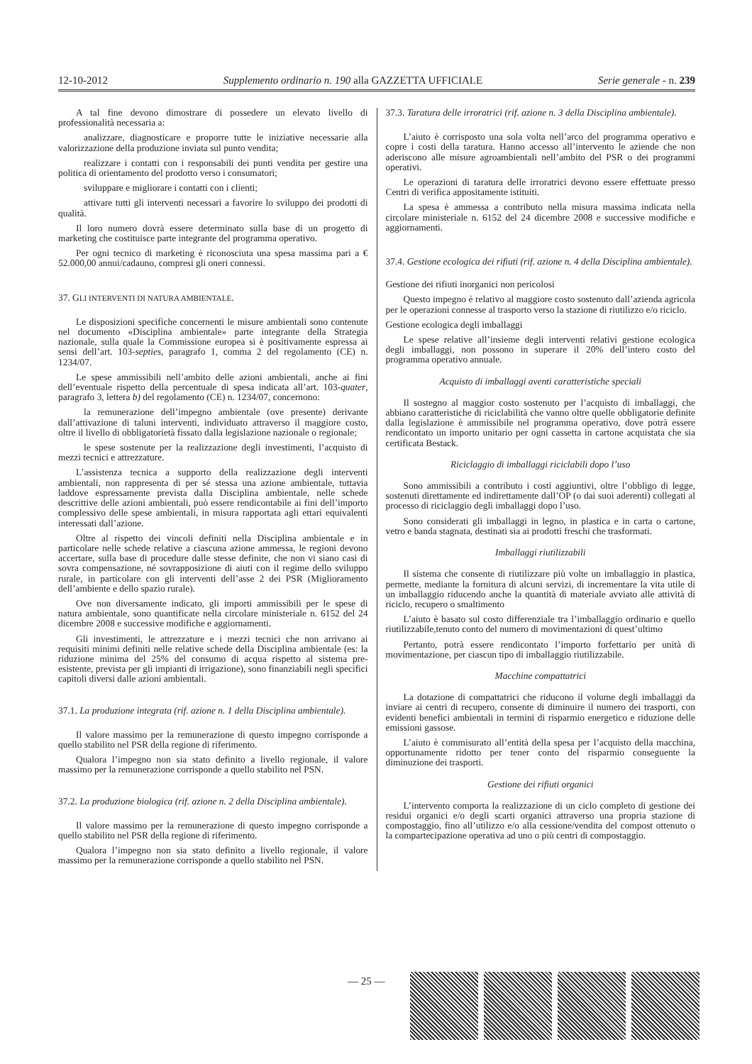12-10-2012 Supplemento ordinario n. 190 alla GAZZETTA UFFICIALE Serie generale - n. 239
A tal fine devono dimostrare di possedere un elevato livello di professionalità necessaria a:
analizzare, diagnosticare e proporre tutte le iniziative necessarie alla valorizzazione della produzione inviata sul punto vendita;
realizzare i contatti con i responsabili dei punti vendita per gestire una politica di orientamento del prodotto verso i consumatori;
sviluppare e migliorare i contatti con i clienti;
attivare tutti gli interventi necessari a favorire lo sviluppo dei prodotti di qualità.
Il loro numero dovrà essere determinato sulla base di un progetto di marketing che costituisce parte integrante del programma operativo.
Per ogni tecnico di marketing è riconosciuta una spesa massima pari a € 52.000,00 annui/cadauno, compresi gli oneri connessi.
37. GLI INTERVENTI DI NATURA AMBIENTALE.
Le disposizioni specifiche concernenti le misure ambientali sono contenute nel documento «Disciplina ambientale» parte integrante della Strategia nazionale, sulla quale la Commissione europea si è positivamente espressa ai sensi dell’art. 103-septies, paragrafo 1, comma 2 del regolamento (CE) n. 1234/07.
Le spese ammissibili nell’ambito delle azioni ambientali, anche ai fini dell’eventuale rispetto della percentuale di spesa indicata all’art. 103-quater, paragrafo 3, lettera b) del regolamento (CE) n. 1234/07, concernono:
la remunerazione dell’impegno ambientale (ove presente) derivante dall’attivazione di taluni interventi, individuato attraverso il maggiore costo, oltre il livello di obbligatorietà fissato dalla legislazione nazionale o regionale;
le spese sostenute per la realizzazione degli investimenti, l’acquisto di mezzi tecnici e attrezzature.
L’assistenza tecnica a supporto della realizzazione degli interventi ambientali, non rappresenta di per sé stessa una azione ambientale, tuttavia laddove espressamente prevista dalla Disciplina ambientale, nelle schede descrittive delle azioni ambientali, può essere rendicontabile ai fini dell’importo complessivo delle spese ambientali, in misura rapportata agli ettari equivalenti interessati dall’azione.
Oltre al rispetto dei vincoli definiti nella Disciplina ambientale e in particolare nelle schede relative a ciascuna azione ammessa, le regioni devono accertare, sulla base di procedure dalle stesse definite, che non vi siano casi di sovra compensazione, né sovrapposizione di aiuti con il regime dello sviluppo rurale, in particolare con gli interventi dell’asse 2 dei PSR (Miglioramento dell’ambiente e dello spazio rurale).
Ove non diversamente indicato, gli importi ammissibili per le spese di natura ambientale, sono quantificate nella circolare ministeriale n. 6152 del 24 dicembre 2008 e successive modifiche e aggiornamenti.
Gli investimenti, le attrezzature e i mezzi tecnici che non arrivano ai requisiti minimi definiti nelle relative schede della Disciplina ambientale (es: la riduzione minima del 25% del consumo di acqua rispetto al sistema pre-esistente, prevista per gli impianti di irrigazione), sono finanziabili negli specifici capitoli diversi dalle azioni ambientali.
37.1. La produzione integrata (rif. azione n. 1 della Disciplina ambientale).
Il valore massimo per la remunerazione di questo impegno corrisponde a quello stabilito nel PSR della regione di riferimento.
Qualora l’impegno non sia stato definito a livello regionale, il valore massimo per la remunerazione corrisponde a quello stabilito nel PSN.
37.2. La produzione biologica (rif. azione n. 2 della Disciplina ambientale).
Il valore massimo per la remunerazione di questo impegno corrisponde a quello stabilito nel PSR della regione di riferimento.
Qualora l’impegno non sia stato definito a livello regionale, il valore massimo per la remunerazione corrisponde a quello stabilito nel PSN.
37.3. Taratura delle irroratrici (rif. azione n. 3 della Disciplina ambientale).
L’aiuto è corrisposto una sola volta nell’arco del programma operativo e copre i costi della taratura. Hanno accesso all’intervento le aziende che non aderiscono alle misure agroambientali nell’ambito del PSR o dei programmi operativi.
Le operazioni di taratura delle irroratrici devono essere effettuate presso Centri di verifica appositamente istituiti.
La spesa è ammessa a contributo nella misura massima indicata nella circolare ministeriale n. 6152 del 24 dicembre 2008 e successive modifiche e aggiornamenti.
37.4. Gestione ecologica dei rifiuti (rif. azione n. 4 della Disciplina ambientale).
Gestione dei rifiuti inorganici non pericolosi
Questo impegno è relativo al maggiore costo sostenuto dall’azienda agricola per le operazioni connesse al trasporto verso la stazione di riutilizzo e/o riciclo.
Gestione ecologica degli imballaggi
Le spese relative all’insieme degli interventi relativi gestione ecologica degli imballaggi, non possono in superare il 20% dell’intero costo del programma operativo annuale.
Acquisto di imballaggi aventi caratteristiche speciali
Il sostegno al maggior costo sostenuto per l’acquisto di imballaggi, che abbiano caratteristiche di riciclabilità che vanno oltre quelle obbligatorie definite dalla legislazione è ammissibile nel programma operativo, dove potrà essere rendicontato un importo unitario per ogni cassetta in cartone acquistata che sia certificata Bestack.
Riciclaggio di imballaggi riciclabili dopo l’uso
Sono ammissibili a contributo i costi aggiuntivi, oltre l’obbligo di legge, sostenuti direttamente ed indirettamente dall’OP (o dai suoi aderenti) collegati al processo di riciclaggio degli imballaggi dopo l’uso.
Sono considerati gli imballaggi in legno, in plastica e in carta o cartone, vetro e banda stagnata, destinati sia ai prodotti freschi che trasformati.
Imballaggi riutilizzabili
Il sistema che consente di riutilizzare più volte un imballaggio in plastica, permette, mediante la fornitura di alcuni servizi, di incrementare la vita utile di un imballaggio riducendo anche la quantità di materiale avviato alle attività di riciclo, recupero o smaltimento
L’aiuto è basato sul costo differenziale tra l’imballaggio ordinario e quello riutilizzabile,tenuto conto del numero di movimentazioni di quest’ultimo
Pertanto, potrà essere rendicontato l’importo forfettario per unità di movimentazione, per ciascun tipo di imballaggio riutilizzabile.
Macchine compattatrici
La dotazione di compattatrici che riducono il volume degli imballaggi da inviare ai centri di recupero, consente di diminuire il numero dei trasporti, con evidenti benefici ambientali in termini di risparmio energetico e riduzione delle emissioni gassose.
L’aiuto è commisurato all’entità della spesa per l’acquisto della macchina, opportunamente ridotto per tener conto del risparmio conseguente la diminuzione dei trasporti.
Gestione dei rifiuti organici
L’intervento comporta la realizzazione di un ciclo completo di gestione dei residui organici e/o degli scarti organici attraverso una propria stazione di compostaggio, fino all’utilizzo e/o alla cessione/vendita del compost ottenuto o la compartecipazione operativa ad uno o più centri di compostaggio.
— 25 —